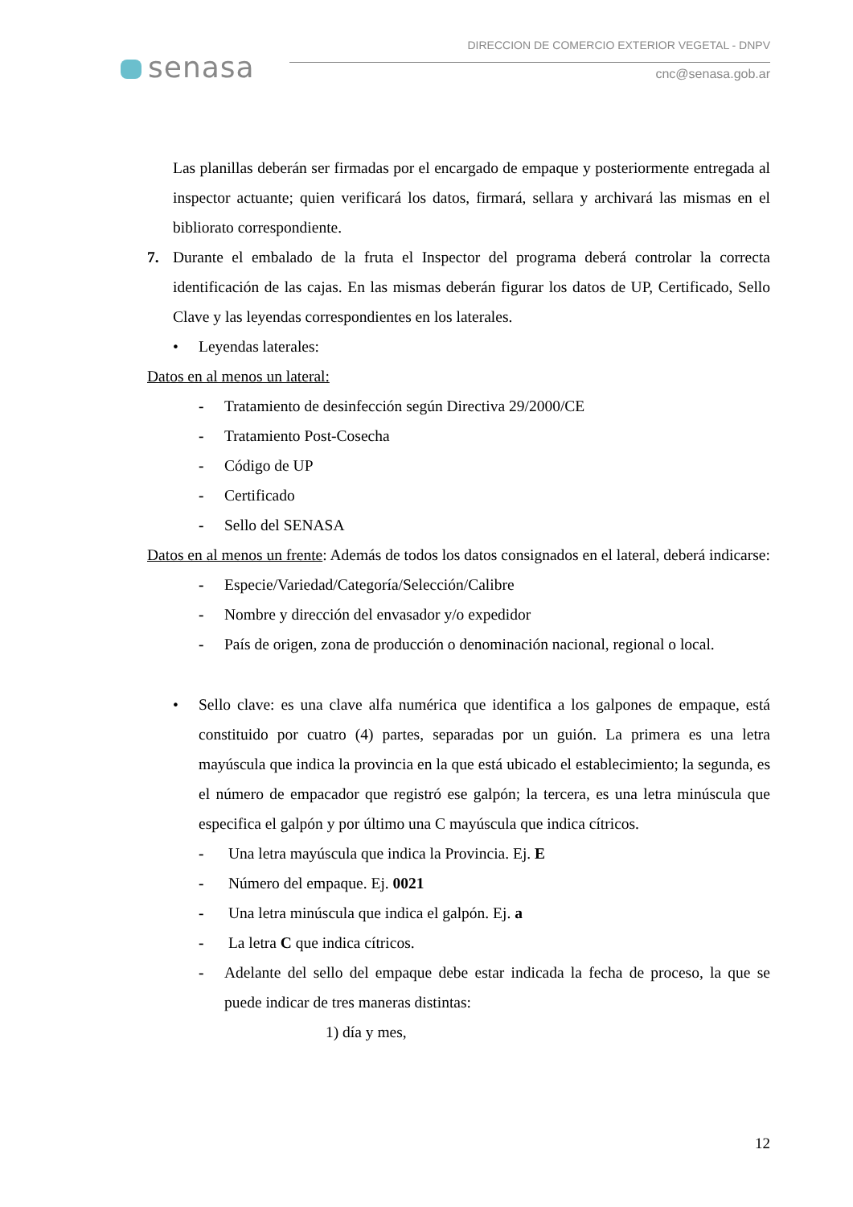senasa
DIRECCION DE COMERCIO EXTERIOR VEGETAL - DNPV
cnc@senasa.gob.ar
Las planillas deberán ser firmadas por el encargado de empaque y posteriormente entregada al inspector actuante; quien verificará los datos, firmará, sellara y archivará las mismas en el bibliorato correspondiente.
7. Durante el embalado de la fruta el Inspector del programa deberá controlar la correcta identificación de las cajas. En las mismas deberán figurar los datos de UP, Certificado, Sello Clave y las leyendas correspondientes en los laterales.
• Leyendas laterales:
Datos en al menos un lateral:
- Tratamiento de desinfección según Directiva 29/2000/CE
- Tratamiento Post-Cosecha
- Código de UP
- Certificado
- Sello del SENASA
Datos en al menos un frente: Además de todos los datos consignados en el lateral, deberá indicarse:
- Especie/Variedad/Categoría/Selección/Calibre
- Nombre y dirección del envasador y/o expedidor
- País de origen, zona de producción o denominación nacional, regional o local.
• Sello clave: es una clave alfa numérica que identifica a los galpones de empaque, está constituido por cuatro (4) partes, separadas por un guión. La primera es una letra mayúscula que indica la provincia en la que está ubicado el establecimiento; la segunda, es el número de empacador que registró ese galpón; la tercera, es una letra minúscula que especifica el galpón y por último una C mayúscula que indica cítricos.
- Una letra mayúscula que indica la Provincia. Ej. E
- Número del empaque. Ej. 0021
- Una letra minúscula que indica el galpón. Ej. a
- La letra C que indica cítricos.
- Adelante del sello del empaque debe estar indicada la fecha de proceso, la que se puede indicar de tres maneras distintas:
1) día y mes,
12